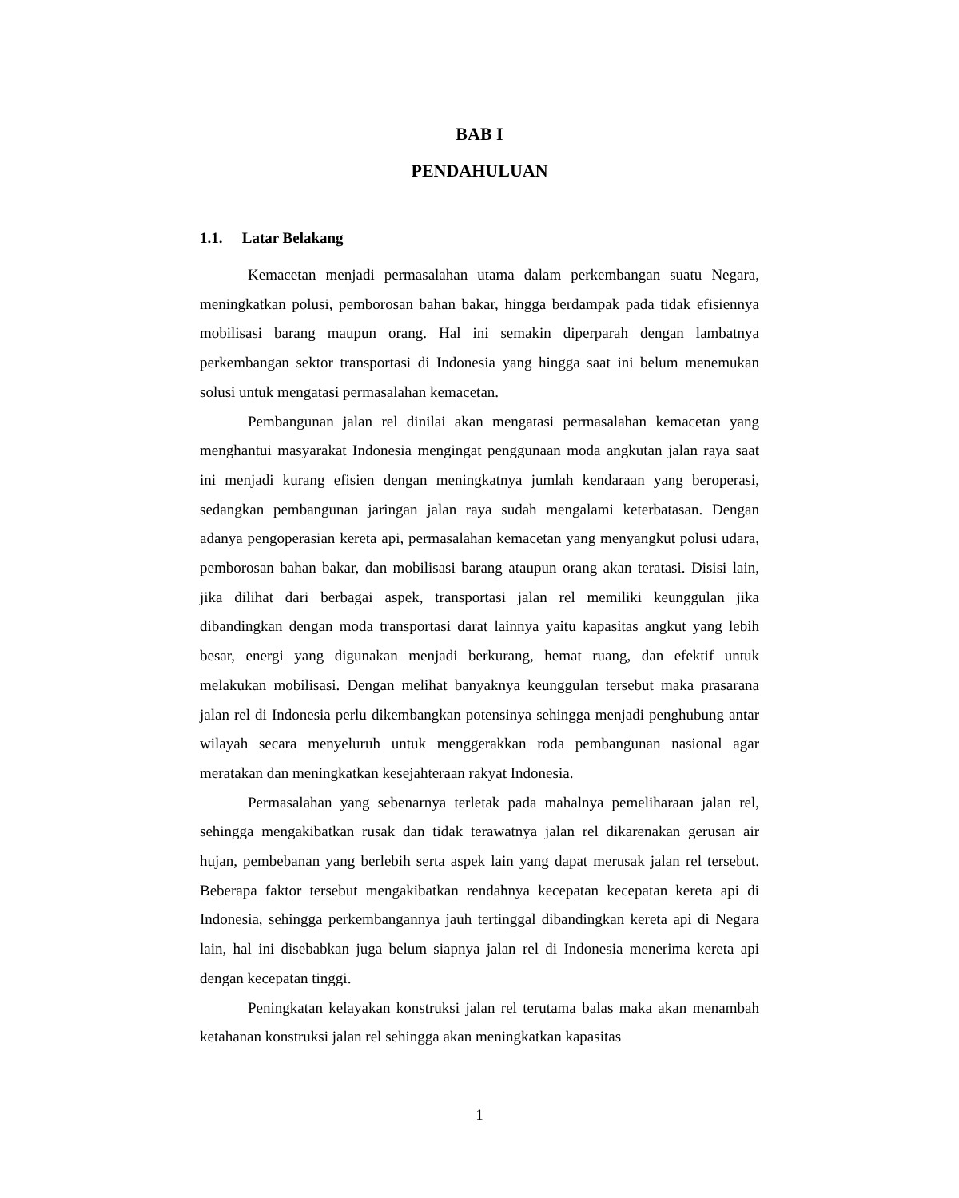BAB I
PENDAHULUAN
1.1. Latar Belakang
Kemacetan menjadi permasalahan utama dalam perkembangan suatu Negara, meningkatkan polusi, pemborosan bahan bakar, hingga berdampak pada tidak efisiennya mobilisasi barang maupun orang. Hal ini semakin diperparah dengan lambatnya perkembangan sektor transportasi di Indonesia yang hingga saat ini belum menemukan solusi untuk mengatasi permasalahan kemacetan.
Pembangunan jalan rel dinilai akan mengatasi permasalahan kemacetan yang menghantui masyarakat Indonesia mengingat penggunaan moda angkutan jalan raya saat ini menjadi kurang efisien dengan meningkatnya jumlah kendaraan yang beroperasi, sedangkan pembangunan jaringan jalan raya sudah mengalami keterbatasan. Dengan adanya pengoperasian kereta api, permasalahan kemacetan yang menyangkut polusi udara, pemborosan bahan bakar, dan mobilisasi barang ataupun orang akan teratasi. Disisi lain, jika dilihat dari berbagai aspek, transportasi jalan rel memiliki keunggulan jika dibandingkan dengan moda transportasi darat lainnya yaitu kapasitas angkut yang lebih besar, energi yang digunakan menjadi berkurang, hemat ruang, dan efektif untuk melakukan mobilisasi. Dengan melihat banyaknya keunggulan tersebut maka prasarana jalan rel di Indonesia perlu dikembangkan potensinya sehingga menjadi penghubung antar wilayah secara menyeluruh untuk menggerakkan roda pembangunan nasional agar meratakan dan meningkatkan kesejahteraan rakyat Indonesia.
Permasalahan yang sebenarnya terletak pada mahalnya pemeliharaan jalan rel, sehingga mengakibatkan rusak dan tidak terawatnya jalan rel dikarenakan gerusan air hujan, pembebanan yang berlebih serta aspek lain yang dapat merusak jalan rel tersebut. Beberapa faktor tersebut mengakibatkan rendahnya kecepatan kecepatan kereta api di Indonesia, sehingga perkembangannya jauh tertinggal dibandingkan kereta api di Negara lain, hal ini disebabkan juga belum siapnya jalan rel di Indonesia menerima kereta api dengan kecepatan tinggi.
Peningkatan kelayakan konstruksi jalan rel terutama balas maka akan menambah ketahanan konstruksi jalan rel sehingga akan meningkatkan kapasitas
1